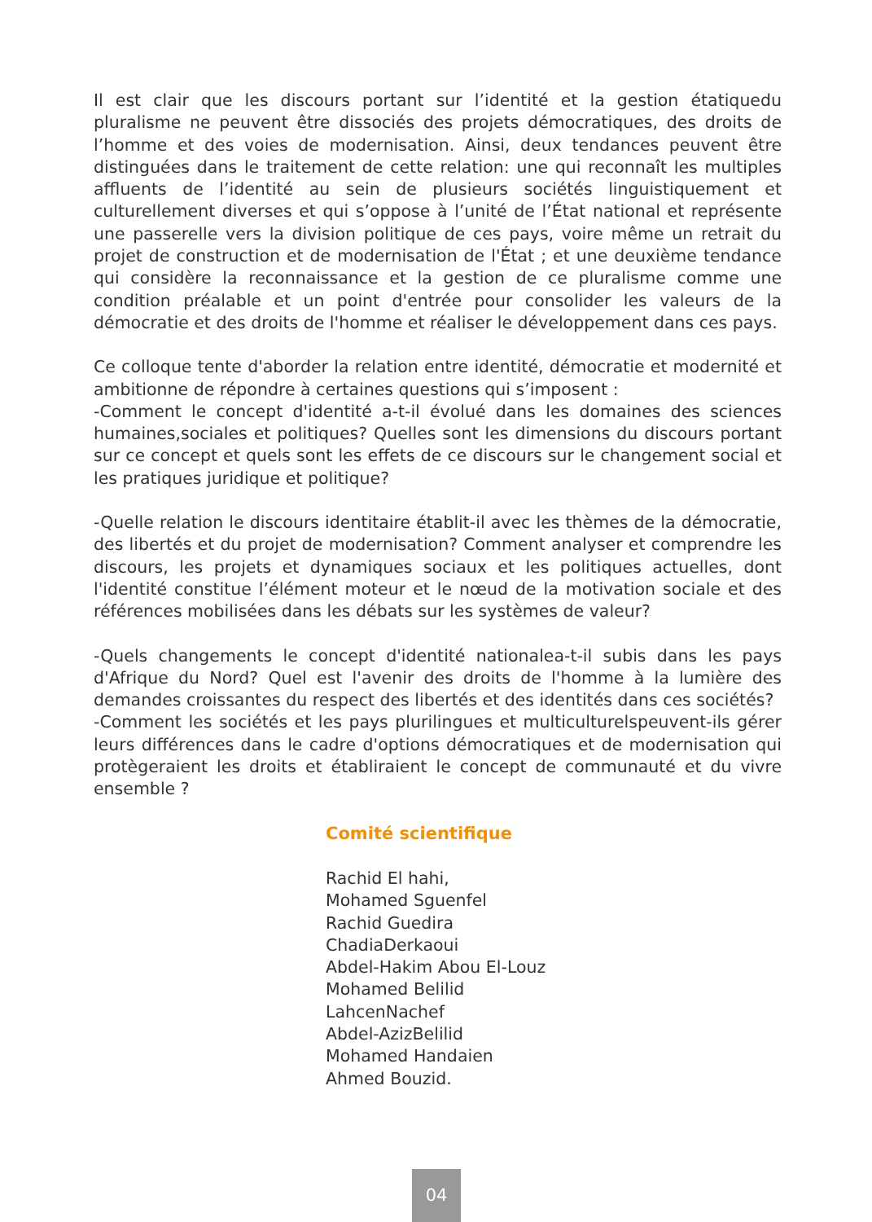Il est clair que les discours portant sur l’identité et la gestion étatiquedu pluralisme ne peuvent être dissociés des projets démocratiques, des droits de l’homme et des voies de modernisation. Ainsi, deux tendances peuvent être distinguées dans le traitement de cette relation: une qui reconnaît les multiples affluents de l’identité au sein de plusieurs sociétés linguistiquement et culturellement diverses et qui s’oppose à l’unité de l’État national et représente une passerelle vers la division politique de ces pays, voire même un retrait du projet de construction et de modernisation de l'État ; et une deuxième tendance qui considère la reconnaissance et la gestion de ce pluralisme comme une condition préalable et un point d'entrée pour consolider les valeurs de la démocratie et des droits de l'homme et réaliser le développement dans ces pays.
Ce colloque tente d'aborder la relation entre identité, démocratie et modernité et ambitionne de répondre à certaines questions qui s’imposent :
-Comment le concept d'identité a-t-il évolué dans les domaines des sciences humaines,sociales et politiques? Quelles sont les dimensions du discours portant sur ce concept et quels sont les effets de ce discours sur le changement social et les pratiques juridique et politique?
-Quelle relation le discours identitaire établit-il avec les thèmes de la démocratie, des libertés et du projet de modernisation? Comment analyser et comprendre les discours, les projets et dynamiques sociaux et les politiques actuelles, dont l'identité constitue l’élément moteur et le nœud de la motivation sociale et des références mobilisées dans les débats sur les systèmes de valeur?
-Quels changements le concept d'identité nationalea-t-il subis dans les pays d'Afrique du Nord? Quel est l'avenir des droits de l'homme à la lumière des demandes croissantes du respect des libertés et des identités dans ces sociétés?
-Comment les sociétés et les pays plurilingues et multiculturelspeuvent-ils gérer leurs différences dans le cadre d'options démocratiques et de modernisation qui protègeraient les droits et établiraient le concept de communauté et du vivre ensemble ?
Comité scientifique
Rachid El hahi,
Mohamed Sguenfel
Rachid Guedira
ChadiaDerkaoui
Abdel-Hakim Abou El-Louz
Mohamed Belilid
LahcenNachef
Abdel-AzizBelilid
Mohamed Handaien
Ahmed Bouzid.
04